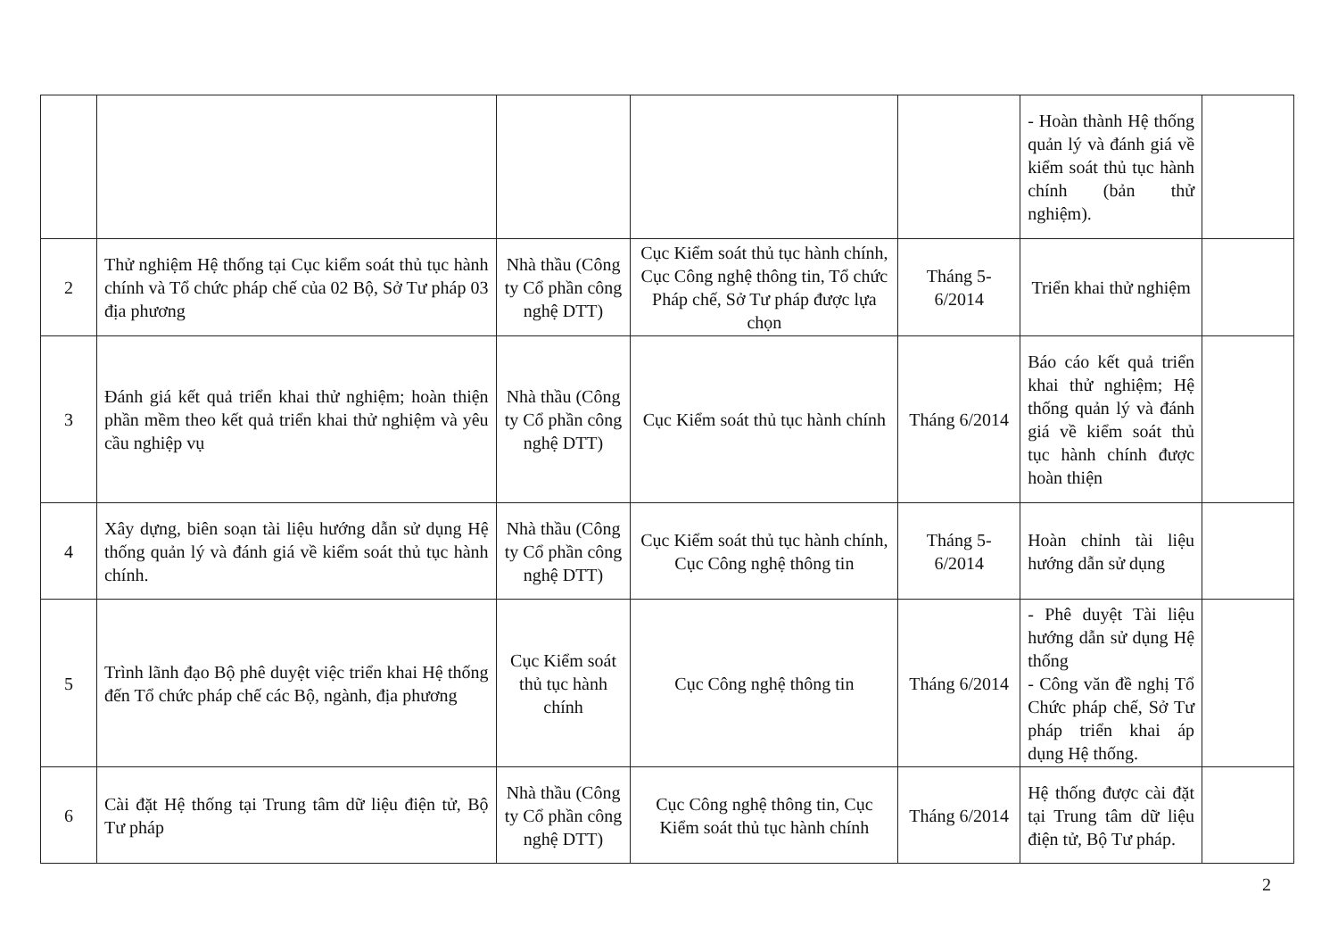| | | | | | - Hoàn thành Hệ thống quản lý và đánh giá về kiểm soát thủ tục hành chính (bản thử nghiệm). | |
| 2 | Thử nghiệm Hệ thống tại Cục kiểm soát thủ tục hành chính và Tổ chức pháp chế của 02 Bộ, Sở Tư pháp 03 địa phương | Nhà thầu (Công ty Cổ phần công nghệ DTT) | Cục Kiểm soát thủ tục hành chính, Cục Công nghệ thông tin, Tổ chức Pháp chế, Sở Tư pháp được lựa chọn | Tháng 5-6/2014 | Triển khai thử nghiệm | |
| 3 | Đánh giá kết quả triển khai thử nghiệm; hoàn thiện phần mềm theo kết quả triển khai thử nghiệm và yêu cầu nghiệp vụ | Nhà thầu (Công ty Cổ phần công nghệ DTT) | Cục Kiểm soát thủ tục hành chính | Tháng 6/2014 | Báo cáo kết quả triển khai thử nghiệm; Hệ thống quản lý và đánh giá về kiểm soát thủ tục hành chính được hoàn thiện | |
| 4 | Xây dựng, biên soạn tài liệu hướng dẫn sử dụng Hệ thống quản lý và đánh giá về kiểm soát thủ tục hành chính. | Nhà thầu (Công ty Cổ phần công nghệ DTT) | Cục Kiểm soát thủ tục hành chính, Cục Công nghệ thông tin | Tháng 5-6/2014 | Hoàn chỉnh tài liệu hướng dẫn sử dụng | |
| 5 | Trình lãnh đạo Bộ phê duyệt việc triển khai Hệ thống đến Tổ chức pháp chế các Bộ, ngành, địa phương | Cục Kiểm soát thủ tục hành chính | Cục Công nghệ thông tin | Tháng 6/2014 | - Phê duyệt Tài liệu hướng dẫn sử dụng Hệ thống - Công văn đề nghị Tổ Chức pháp chế, Sở Tư pháp triển khai áp dụng Hệ thống. | |
| 6 | Cài đặt Hệ thống tại Trung tâm dữ liệu điện tử, Bộ Tư pháp | Nhà thầu (Công ty Cổ phần công nghệ DTT) | Cục Công nghệ thông tin, Cục Kiểm soát thủ tục hành chính | Tháng 6/2014 | Hệ thống được cài đặt tại Trung tâm dữ liệu điện tử, Bộ Tư pháp. | |
2